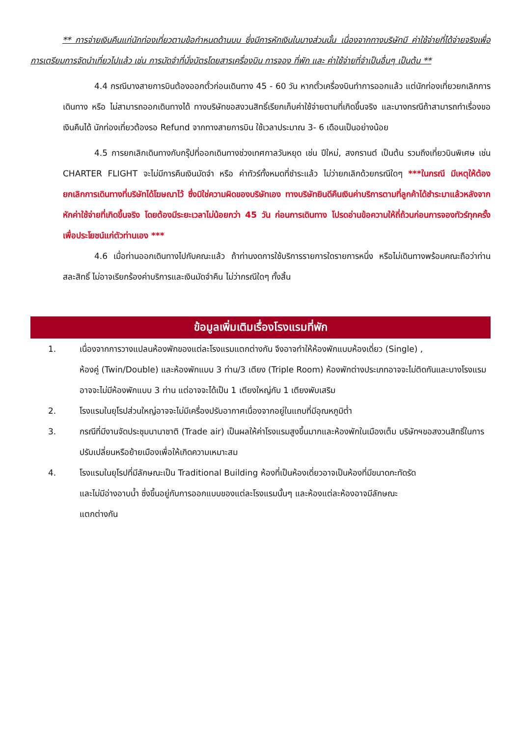** การจ่ายเงินคืนแก่นักท่องเที่ยวตามข้อกำหนดด้านบน ซึ่งมีการหักเงินในบางส่วนนั้น เนื่องจากทางบริษัทมี ค่าใช้จ่ายที่ได้จ่ายจริงเพื่อการเตรียมการจัดนำเที่ยวไปแล้ว เช่น การมัดจำที่นั่งบัตรโดยสารเครื่องบิน การจอง ที่พัก และ ค่าใช้จ่ายที่จำเป็นอื่นๆ เป็นต้น **
4.4 กรณีบางสายการบินต้องออกตั๋วก่อนเดินทาง 45 - 60 วัน หากตั๋วเครื่องบินทำการออกแล้ว แต่นักท่องเที่ยวยกเลิกการเดินทาง หรือ ไม่สามารถออกเดินทางได้ ทางบริษัทขอสงวนสิทธิ์เรียกเก็บค่าใช้จ่ายตามที่เกิดขึ้นจริง และบางกรณีถ้าสามารถทำเรื่องขอเงินคืนได้ นักท่องเที่ยวต้องรอ Refund จากทางสายการบิน ใช้เวลาประมาณ 3- 6 เดือนเป็นอย่างน้อย
4.5 การยกเลิกเดินทางกับกรุ๊ปที่ออกเดินทางช่วงเทศกาลวันหยุด เช่น ปีใหม่, สงกรานต์ เป็นต้น รวมถึงเที่ยวบินพิเศษ เช่น CHARTER FLIGHT จะไม่มีการคืนเงินมัดจำ หรือ ค่าทัวร์ทั้งหมดที่ชำระแล้ว ไม่ว่ายกเลิกด้วยกรณีใดๆ ***ในกรณี มีเหตุให้ต้องยกเลิกการเดินทางที่บริษัทได้โฆษณาไว้ ซึ่งมิใช่ความผิดของบริษัทเอง ทางบริษัทยินดีคืนเงินค่าบริการตามที่ลูกค้าได้ชำระมาแล้วหลังจากหักค่าใช้จ่ายที่เกิดขึ้นจริง โดยต้องมีระยะเวลาไม่น้อยกว่า 45 วัน ก่อนการเดินทาง โปรดอ่านข้อความให้ถี่ถ้วนก่อนการจองทัวร์ทุกครั้ง เพื่อประโยชน์แก่ตัวท่านเอง ***
4.6 เมื่อท่านออกเดินทางไปกับคณะแล้ว ถ้าท่านงดการใช้บริการรายการใดรายการหนึ่ง หรือไม่เดินทางพร้อมคณะถือว่าท่านสละสิทธิ์ ไม่อาจเรียกร้องค่าบริการและเงินมัดจำคืน ไม่ว่ากรณีใดๆ ทั้งสิ้น
ข้อมูลเพิ่มเติมเรื่องโรงแรมที่พัก
1. เนื่องจากการวางแปลนห้องพักของแต่ละโรงแรมแตกต่างกัน จึงอาจทำให้ห้องพักแบบห้องเดี่ยว (Single) ,
ห้องคู่ (Twin/Double) และห้องพักแบบ 3 ท่าน/3 เตียง (Triple Room) ห้องพักต่างประเภทอาจจะไม่ติดกันและบางโรงแรม อาจจะไม่มีห้องพักแบบ 3 ท่าน แต่อาจจะได้เป็น 1 เตียงใหญ่กับ 1 เตียงพับเสริม
2. โรงแรมในยุโรปส่วนใหญ่อาจจะไม่มีเครื่องปรับอากาศเนื่องจากอยู่ในแถบที่มีอุณหภูมิต่ำ
3. กรณีที่มีงานจัดประชุมนานาชาติ (Trade air) เป็นผลให้ค่าโรงแรมสูงขึ้นมากและห้องพักในเมืองเต็ม บริษัทฯขอสงวนสิทธิ์ในการปรับเปลี่ยนหรือย้ายเมืองเพื่อให้เกิดความเหมาะสม
4. โรงแรมในยุโรปที่มีลักษณะเป็น Traditional Building ห้องที่เป็นห้องเดี่ยวอาจเป็นห้องที่มีขนาดกะทัดรัด
และไม่มีอ่างอาบน้ำ ซึ่งขึ้นอยู่กับการออกแบบของแต่ละโรงแรมนั้นๆ และห้องแต่ละห้องอาจมีลักษณะ
แตกต่างกัน